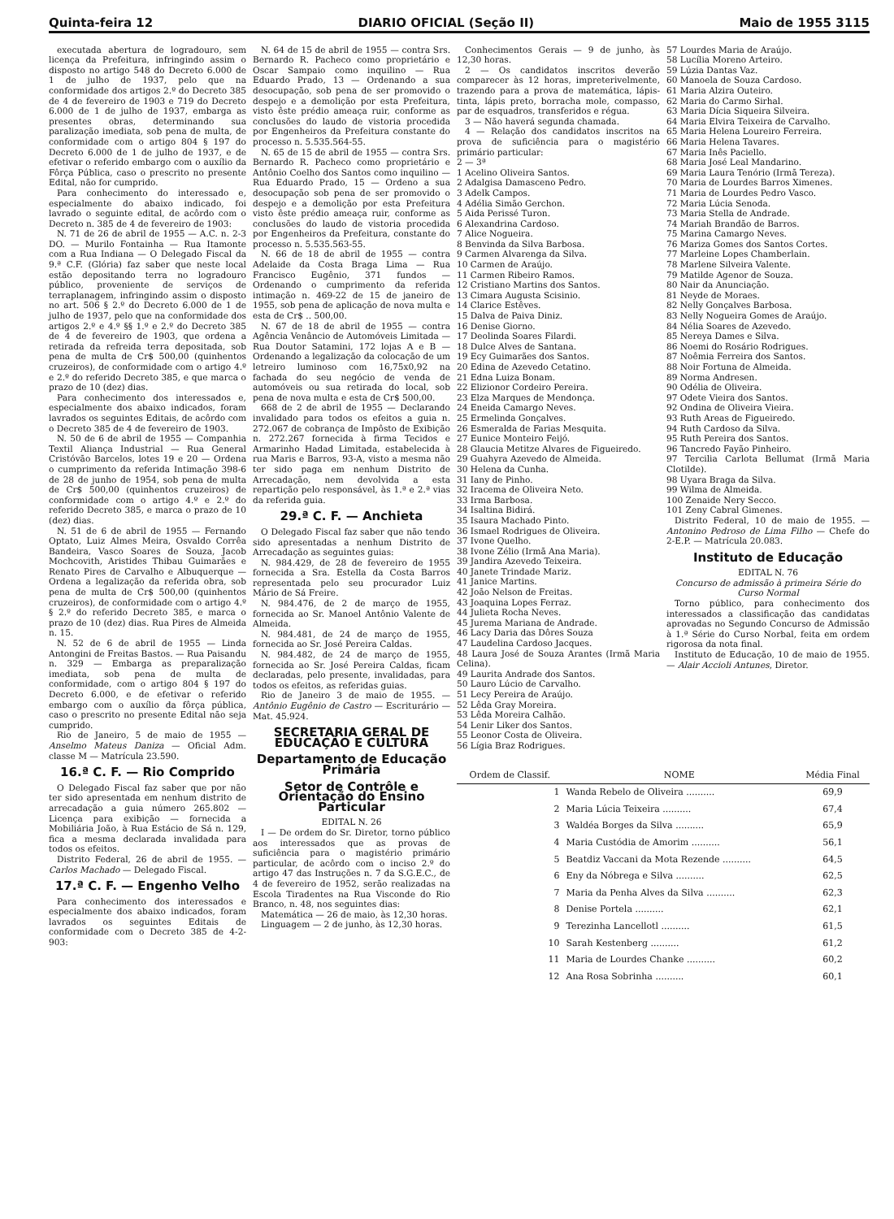Quinta-feira 12 DIARIO OFICIAL (Seção II) Maio de 1955 3115
executada abertura de logradouro, sem licença da Prefeitura, infringindo assim o disposto no artigo 548 do Decreto 6.000 de 1 de julho de 1937, pelo que na conformidade dos artigos 2.º do Decreto 385 de 4 de fevereiro de 1903 e 719 do Decreto 6.000 de 1 de julho de 1937, embarga as presentes obras, determinando sua paralização imediata, sob pena de multa, de conformidade com o artigo 804 § 197 do Decreto 6.000 de 1 de julho de 1937, e de efetivar o referido embargo com o auxílio da Fôrça Pública, caso o prescrito no presente Edital, não for cumprido.
Para conhecimento do interessado e, especialmente do abaixo indicado, foi lavrado o seguinte edital, de acôrdo com o Decreto n. 385 de 4 de fevereiro de 1903:
N. 71 de 26 de abril de 1955 — A.C. n. 2-3 DO. — Murilo Fontainha — Rua Itamonte com a Rua Indiana — O Delegado Fiscal da 9.ª C.F. (Glória) faz saber que neste local estão depositando terra no logradouro público, proveniente de serviços de terraplanagem, infringindo assim o disposto no art. 506 § 2.º do Decreto 6.000 de 1 de julho de 1937, pelo que na conformidade dos artigos 2.º e 4.º §§ 1.º e 2.º do Decreto 385 de 4 de fevereiro de 1903, que ordena a retirada da refreida terra depositada, sob pena de multa de Cr$ 500,00 (quinhentos cruzeiros), de conformidade com o artigo 4.º e 2.º do referido Decreto 385, e que marca o prazo de 10 (dez) dias.
Para conhecimento dos interessados e, especialmente dos abaixo indicados, foram lavrados os seguintes Editais, de acôrdo com o Decreto 385 de 4 de fevereiro de 1903.
N. 50 de 6 de abril de 1955 — Companhia Textil Aliança Industrial — Rua General Cristóvão Barcelos, lotes 19 e 20 — Ordena o cumprimento da referida Intimação 398-6 de 28 de junho de 1954, sob pena de multa de Cr$ 500,00 (quinhentos cruzeiros) de conformidade com o artigo 4.º e 2.º do referido Decreto 385, e marca o prazo de 10 (dez) dias.
N. 51 de 6 de abril de 1955 — Fernando Optato, Luiz Almes Meira, Osvaldo Corrêa Bandeira, Vasco Soares de Souza, Jacob Mochcovith, Aristides Thibau Guimarães e Renato Pires de Carvalho e Albuquerque — Ordena a legalização da referida obra, sob pena de multa de Cr$ 500,00 (quinhentos cruzeiros), de conformidade com o artigo 4.º § 2.º do referido Decreto 385, e marca o prazo de 10 (dez) dias. Rua Pires de Almeida n. 15.
N. 52 de 6 de abril de 1955 — Linda Antongini de Freitas Bastos. — Rua Paisandu n. 329 — Embarga as preparalização imediata, sob pena de multa de conformidade, com o artigo 804 § 197 do Decreto 6.000, e de efetivar o referido embargo com o auxílio da fôrça pública, caso o prescrito no presente Edital não seja cumprido.
Rio de Janeiro, 5 de maio de 1955 — Anselmo Mateus Daniza — Oficial Adm. classe M — Matrícula 23.590.
16.ª C. F. — Rio Comprido
O Delegado Fiscal faz saber que por não ter sido apresentada em nenhum distrito de arrecadação a guia número 265.802 — Licença para exibição — fornecida a Mobiliária João, à Rua Estácio de Sá n. 129, fica a mesma declarada invalidada para todos os efeitos.
Distrito Federal, 26 de abril de 1955. — Carlos Machado — Delegado Fiscal.
17.ª C. F. — Engenho Velho
Para conhecimento dos interessados e especialmente dos abaixo indicados, foram lavrados os seguintes Editais de conformidade com o Decreto 385 de 4-2-903:
N. 64 de 15 de abril de 1955 — contra Srs. Bernardo R. Pacheco como proprietário e Oscar Sampaio como inquilino — Rua Eduardo Prado, 13 — Ordenando a sua desocupação, sob pena de ser promovido o despejo e a demolição por esta Prefeitura, visto êste prédio ameaça ruir, conforme as conclusões do laudo de vistoria procedida por Engenheiros da Prefeitura constante do processo n. 5.535.564-55.
N. 65 de 15 de abril de 1955 — contra Srs. Bernardo R. Pacheco como proprietário e Antônio Coelho dos Santos como inquilino — Rua Eduardo Prado, 15 — Ordeno a sua desocupação sob pena de ser promovido o despejo e a demolição por esta Prefeitura visto êste prédio ameaça ruir, conforme as conclusões do laudo de vistoria procedida por Engenheiros da Prefeitura, constante do processo n. 5.535.563-55.
N. 66 de 18 de abril de 1955 — contra Adelaide da Costa Braga Lima — Rua Francisco Eugênio, 371 fundos — Ordenando o cumprimento da referida intimação n. 469-22 de 15 de janeiro de 1955, sob pena de aplicação de nova multa e esta de Cr$ .. 500,00.
N. 67 de 18 de abril de 1955 — contra Agência Venâncio de Automóveis Limitada —Rua Doutor Satamini, 172 lojas A e B — Ordenando a legalização da colocação de um letreiro luminoso com 16,75x0,92 na fachada do seu negócio de venda de automóveis ou sua retirada do local, sob pena de nova multa e esta de Cr$ 500,00.
668 de 2 de abril de 1955 — Declarando invalidado para todos os efeitos a guia n. 272.067 de cobrança de Impôsto de Exibição n. 272.267 fornecida à firma Tecidos e Armarinho Hadad Limitada, estabelecida à rua Maris e Barros, 93-A, visto a mesma não ter sido paga em nenhum Distrito de Arrecadação, nem devolvida a esta repartição pelo responsável, às 1.ª e 2.ª vias da referida guia.
29.ª C. F. — Anchieta
O Delegado Fiscal faz saber que não tendo sido apresentadas a nenhum Distrito de Arrecadação as seguintes guias:
N. 984.429, de 28 de fevereiro de 1955 fornecida a Sra. Estella da Costa Barros representada pelo seu procurador Luiz Mário de Sá Freire.
N. 984.476, de 2 de março de 1955, fornecida ao Sr. Manoel Antônio Valente de Almeida.
N. 984.481, de 24 de março de 1955, fornecida ao Sr. José Pereira Caldas.
N. 984.482, de 24 de março de 1955, fornecida ao Sr. José Pereira Caldas, ficam declaradas, pelo presente, invalidadas, para todos os efeitos, as referidas guias.
Rio de Janeiro 3 de maio de 1955. — Antônio Eugênio de Castro — Escriturário — Mat. 45.924.
SECRETARIA GERAL DE EDUCAÇÃO E CULTURA
Departamento de Educação Primária
Setor de Contrôle e Orientação do Ensino Particular
EDITAL N. 26
I — De ordem do Sr. Diretor, torno público aos interessados que as provas de suficiência para o magistério primário particular, de acôrdo com o inciso 2.º do artigo 47 das Instruções n. 7 da S.G.E.C., de 4 de fevereiro de 1952, serão realizadas na Escola Tiradentes na Rua Visconde do Rio Branco, n. 48, nos seguintes dias:
Matemática — 26 de maio, às 12,30 horas.
Linguagem — 2 de junho, às 12,30 horas.
Conhecimentos Gerais — 9 de junho, às 12,30 horas.
2 — Os candidatos inscritos deverão comparecer às 12 horas, impreterivelmente, trazendo para a prova de matemática, lápis-tinta, lápis preto, borracha mole, compasso, par de esquadros, transferidos e régua.
3 — Não haverá segunda chamada.
4 — Relação dos candidatos inscritos na prova de suficiência para o magistério primário particular:
2 — 3ª
1 Acelino Oliveira Santos.
2 Adalgisa Damasceno Pedro.
3 Adelk Campos.
4 Adélia Simão Gerchon.
5 Aida Perissé Turon.
6 Alexandrina Cardoso.
7 Alice Nogueira.
8 Benvinda da Silva Barbosa.
9 Carmen Alvarenga da Silva.
10 Carmen de Araújo.
11 Carmen Ribeiro Ramos.
12 Cristiano Martins dos Santos.
13 Cimara Augusta Scisinio.
14 Clarice Estêves.
15 Dalva de Paiva Diniz.
16 Denise Giorno.
17 Deolinda Soares Filardi.
18 Dulce Alves de Santana.
19 Ecy Guimarães dos Santos.
20 Edina de Azevedo Cetatino.
21 Edna Luiza Bonam.
22 Elizionor Cordeiro Pereira.
23 Elza Marques de Mendonça.
24 Eneida Camargo Neves.
25 Ermelinda Gonçalves.
26 Esmeralda de Farias Mesquita.
27 Eunice Monteiro Feijó.
28 Glaucia Metitze Alvares de Figueiredo.
29 Guahyra Azevedo de Almeida.
30 Helena da Cunha.
31 Iany de Pinho.
32 Iracema de Oliveira Neto.
33 Irma Barbosa.
34 Isaltina Bidirá.
35 Isaura Machado Pinto.
36 Ismael Rodrigues de Oliveira.
37 Ivone Quelho.
38 Ivone Zélio (Irmã Ana Maria).
39 Jandira Azevedo Teixeira.
40 Janete Trindade Mariz.
41 Janice Martins.
42 João Nelson de Freitas.
43 Joaquina Lopes Ferraz.
44 Julieta Rocha Neves.
45 Jurema Mariana de Andrade.
46 Lacy Daria das Dôres Souza
47 Laudelina Cardoso Jacques.
48 Laura José de Souza Arantes (Irmã Maria Celina).
49 Laurita Andrade dos Santos.
50 Lauro Lúcio de Carvalho.
51 Lecy Pereira de Araújo.
52 Lêda Gray Moreira.
53 Lêda Moreira Calhão.
54 Lenir Liker dos Santos.
55 Leonor Costa de Oliveira.
56 Lígia Braz Rodrigues.
57 Lourdes Maria de Araújo.
58 Lucília Moreno Arteiro.
59 Lúzia Dantas Vaz.
60 Manoela de Souza Cardoso.
61 Maria Alzira Outeiro.
62 Maria do Carmo Sirhal.
63 Maria Dícia Siqueira Silveira.
64 Maria Elvira Teixeira de Carvalho.
65 Maria Helena Loureiro Ferreira.
66 Maria Helena Tavares.
67 Maria Inês Paciello.
68 Maria José Leal Mandarino.
69 Maria Laura Tenório (Irmã Tereza).
70 Maria de Lourdes Barros Ximenes.
71 Maria de Lourdes Pedro Vasco.
72 Maria Lúcia Senoda.
73 Maria Stella de Andrade.
74 Mariah Brandão de Barros.
75 Marina Camargo Neves.
76 Mariza Gomes dos Santos Cortes.
77 Marleine Lopes Chamberlain.
78 Marlene Silveira Valente.
79 Matilde Agenor de Souza.
80 Nair da Anunciação.
81 Neyde de Moraes.
82 Nelly Gonçalves Barbosa.
83 Nelly Nogueira Gomes de Araújo.
84 Nélia Soares de Azevedo.
85 Nereya Dames e Silva.
86 Noemi do Rosário Rodrigues.
87 Noêmia Ferreira dos Santos.
88 Noir Fortuna de Almeida.
89 Norma Andresen.
90 Odélia de Oliveira.
97 Odete Vieira dos Santos.
92 Ondina de Oliveira Vieira.
93 Ruth Areas de Figueiredo.
94 Ruth Cardoso da Silva.
95 Ruth Pereira dos Santos.
96 Tancredo Fayão Pinheiro.
97 Tercilia Carlota Bellumat (Irmã Maria Clotilde).
98 Uyara Braga da Silva.
99 Wilma de Almeida.
100 Zenaide Nery Secco.
101 Zeny Cabral Gimenes.
Distrito Federal, 10 de maio de 1955. — Antonino Pedroso de Lima Filho — Chefe do 2-E.P. — Matrícula 20.083.
Instituto de Educação
EDITAL N. 76
Concurso de admissão à primeira Série do Curso Normal
Torno público, para conhecimento dos interessados a classificação das candidatas aprovadas no Segundo Concurso de Admissão à 1.ª Série do Curso Norbal, feita em ordem rigorosa da nota final.
Instituto de Educação, 10 de maio de 1955. — Alair Accioli Antunes, Diretor.
| Ordem de Classif. | NOME | Média Final |
| --- | --- | --- |
| 1 | Wanda Rebelo de Oliveira .......... | 69,9 |
| 2 | Maria Lúcia Teixeira .......... | 67,4 |
| 3 | Waldéa Borges da Silva .......... | 65,9 |
| 4 | Maria Custódia de Amorim .......... | 56,1 |
| 5 | Beatdiz Vaccani da Mota Rezende .......... | 64,5 |
| 6 | Eny da Nóbrega e Silva .......... | 62,5 |
| 7 | Maria da Penha Alves da Silva .......... | 62,3 |
| 8 | Denise Portela .......... | 62,1 |
| 9 | Terezinha Lancellotl .......... | 61,5 |
| 10 | Sarah Kestenberg .......... | 61,2 |
| 11 | Maria de Lourdes Chanke .......... | 60,2 |
| 12 | Ana Rosa Sobrinha .......... | 60,1 |